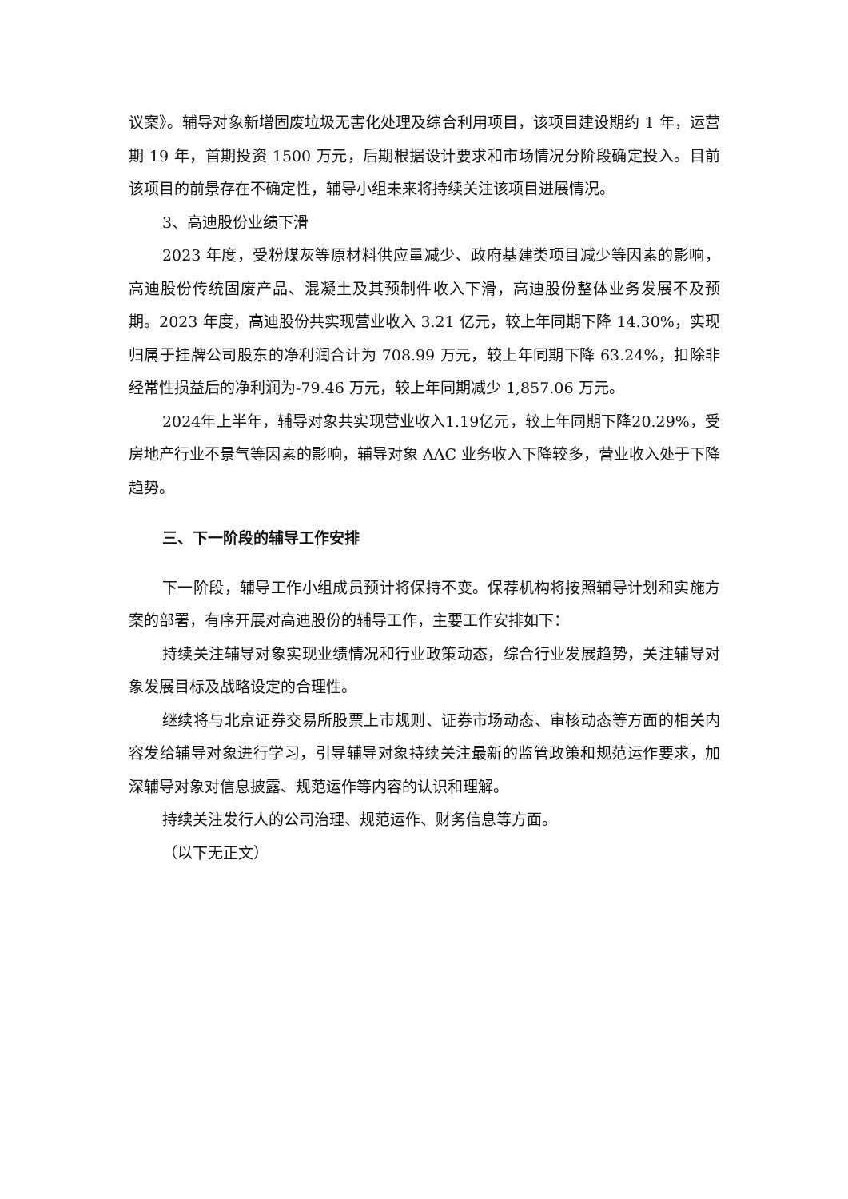议案》。辅导对象新增固废垃圾无害化处理及综合利用项目，该项目建设期约 1 年，运营期 19 年，首期投资 1500 万元，后期根据设计要求和市场情况分阶段确定投入。目前该项目的前景存在不确定性，辅导小组未来将持续关注该项目进展情况。
3、高迪股份业绩下滑
2023 年度，受粉煤灰等原材料供应量减少、政府基建类项目减少等因素的影响，高迪股份传统固废产品、混凝土及其预制件收入下滑，高迪股份整体业务发展不及预期。2023 年度，高迪股份共实现营业收入 3.21 亿元，较上年同期下降 14.30%，实现归属于挂牌公司股东的净利润合计为 708.99 万元，较上年同期下降 63.24%，扣除非经常性损益后的净利润为-79.46 万元，较上年同期减少 1,857.06 万元。
2024年上半年，辅导对象共实现营业收入1.19亿元，较上年同期下降20.29%，受房地产行业不景气等因素的影响，辅导对象 AAC 业务收入下降较多，营业收入处于下降趋势。
三、下一阶段的辅导工作安排
下一阶段，辅导工作小组成员预计将保持不变。保荐机构将按照辅导计划和实施方案的部署，有序开展对高迪股份的辅导工作，主要工作安排如下：
持续关注辅导对象实现业绩情况和行业政策动态，综合行业发展趋势，关注辅导对象发展目标及战略设定的合理性。
继续将与北京证券交易所股票上市规则、证券市场动态、审核动态等方面的相关内容发给辅导对象进行学习，引导辅导对象持续关注最新的监管政策和规范运作要求，加深辅导对象对信息披露、规范运作等内容的认识和理解。
持续关注发行人的公司治理、规范运作、财务信息等方面。
（以下无正文）